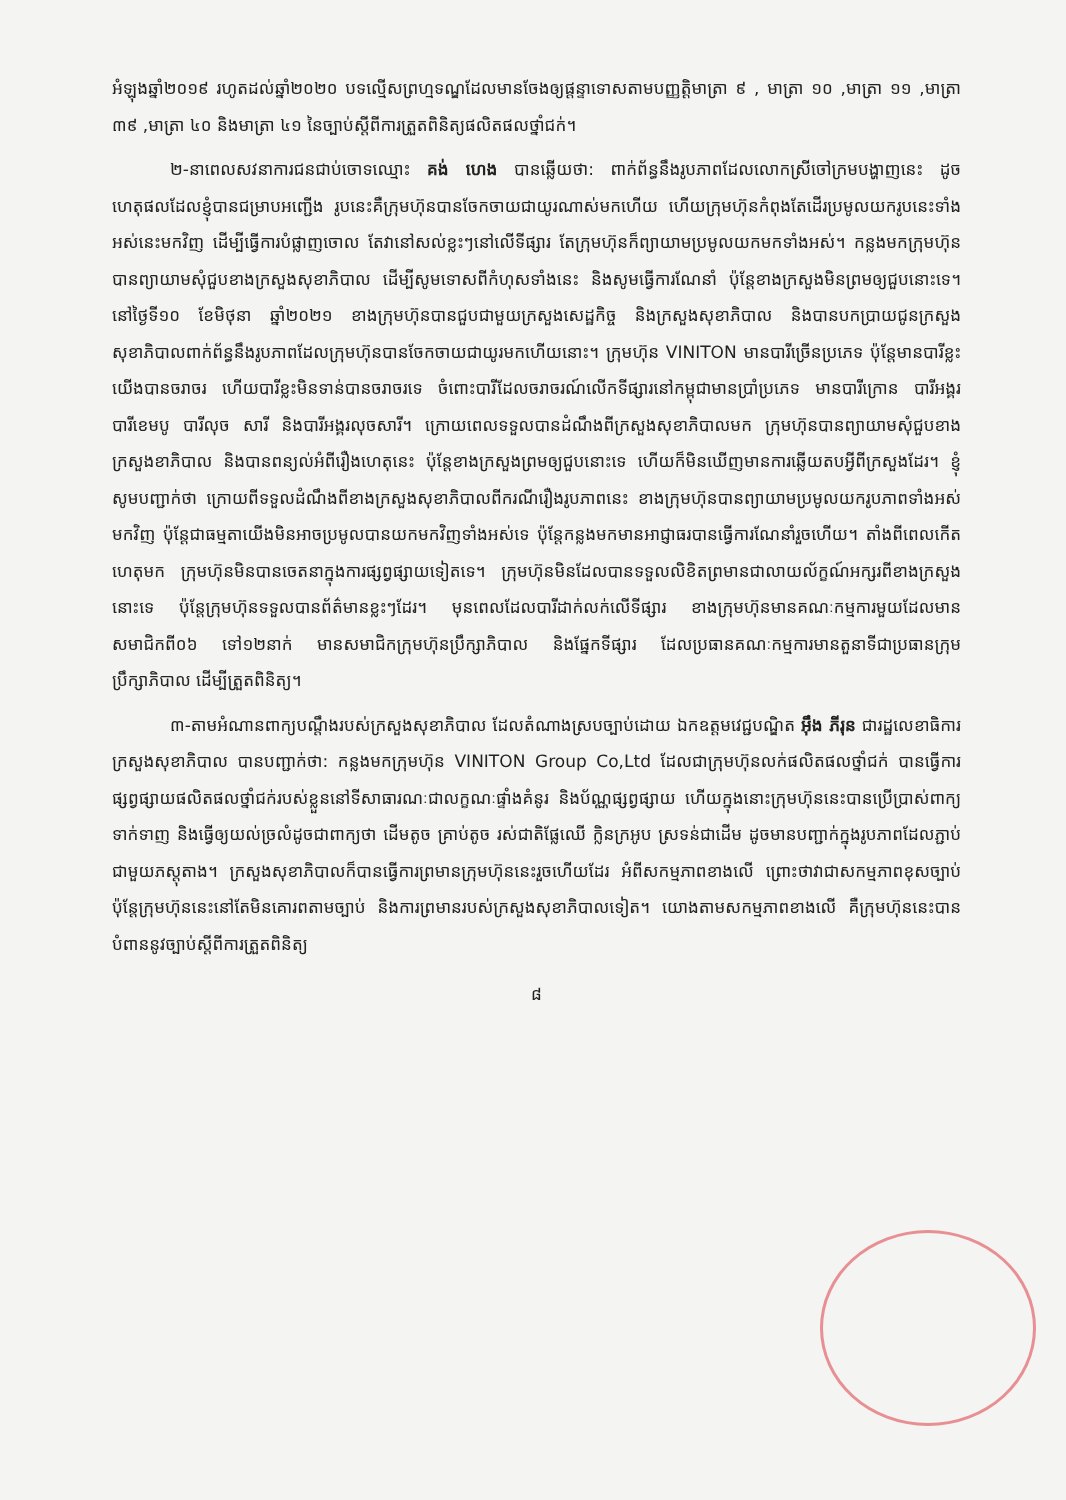អំឡុងឆ្នាំ២០១៩ រហូតដល់ឆ្នាំ២០២០ បទល្មើសព្រហ្មទណ្ឌដែលមានចែងឲ្យផ្តន្ទាទោសតាមបញ្ញត្តិមាត្រា ៩ , មាត្រា ១០ ,មាត្រា ១១ ,មាត្រា ៣៩ ,មាត្រា ៤០ និងមាត្រា ៤១ នៃច្បាប់ស្តីពីការត្រួតពិនិត្យផលិតផលថ្នាំជក់។
២-នាពេលសវនាការជនជាប់ចោទឈ្មោះ គង់ ហេង បានឆ្លើយថា: ពាក់ព័ន្ធនឹងរូបភាពដែលលោកស្រីចៅក្រមបង្ហាញនេះ ដូចហេតុផលដែលខ្ញុំបានជម្រាបអញ្ជើង រូបនេះគឺក្រុមហ៊ុនបានចែកចាយជាយូរណាស់មកហើយ ហើយក្រុមហ៊ុនកំពុងតែដើរប្រមូលយករូបនេះទាំងអស់នេះមកវិញ ដើម្បីធ្វើការបំផ្លាញចោល តែវានៅសល់ខ្លះៗនៅលើទីផ្សារ តែក្រុមហ៊ុនក៏ព្យាយាមប្រមូលយកមកទាំងអស់។ កន្លងមកក្រុមហ៊ុនបានព្យាយាមសុំជួបខាងក្រសួងសុខាភិបាល ដើម្បីសូមទោសពីកំហុសទាំងនេះ និងសូមធ្វើការណែនាំ ប៉ុន្តែខាងក្រសួងមិនព្រមឲ្យជួបនោះទេ។ នៅថ្ងៃទី១០ ខែមិថុនា ឆ្នាំ២០២១ ខាងក្រុមហ៊ុនបានជួបជាមួយក្រសួងសេដ្ឋកិច្ច និងក្រសួងសុខាភិបាល និងបានបកប្រាយជូនក្រសួងសុខាភិបាលពាក់ព័ន្ធនឹងរូបភាពដែលក្រុមហ៊ុនបានចែកចាយជាយូរមកហើយនោះ។ ក្រុមហ៊ុន VINITON មានបារីច្រើនប្រភេទ ប៉ុន្តែមានបារីខ្លះយើងបានចរាចរ ហើយបារីខ្លះមិនទាន់បានចរាចរទេ ចំពោះបារីដែលចរាចរណ៍លើកទីផ្សារនៅកម្ពុជាមានប្រាំប្រភេទ មានបារីក្រោន បារីអង្គរ បារីខេមបូ បារីលុច សារី និងបារីអង្គរលុចសារី។ ក្រោយពេលទទួលបានដំណឹងពីក្រសួងសុខាភិបាលមក ក្រុមហ៊ុនបានព្យាយាមសុំជួបខាងក្រសួងខាភិបាល និងបានពន្យល់អំពីរឿងហេតុនេះ ប៉ុន្តែខាងក្រសួងព្រមឲ្យជួបនោះទេ ហើយក៏មិនឃើញមានការឆ្លើយតបអ្វីពីក្រសួងដែរ។ ខ្ញុំសូមបញ្ជាក់ថា ក្រោយពីទទួលដំណឹងពីខាងក្រសួងសុខាភិបាលពីករណីរឿងរូបភាពនេះ ខាងក្រុមហ៊ុនបានព្យាយាមប្រមូលយករូបភាពទាំងអស់មកវិញ ប៉ុន្តែជាធម្មតាយើងមិនអាចប្រមូលបានយកមកវិញទាំងអស់ទេ ប៉ុន្តែកន្លងមកមានអាជ្ញាធរបានធ្វើការណែនាំរួចហើយ។ តាំងពីពេលកើតហេតុមក ក្រុមហ៊ុនមិនបានចេតនាក្នុងការផ្សព្វផ្សាយទៀតទេ។ ក្រុមហ៊ុនមិនដែលបានទទួលលិខិតព្រមានជាលាយល័ក្ខណ៍អក្សរពីខាងក្រសួងនោះទេ ប៉ុន្តែក្រុមហ៊ុនទទួលបានព័ត៌មានខ្លះៗដែរ។ មុនពេលដែលបារីដាក់លក់លើទីផ្សារ ខាងក្រុមហ៊ុនមានគណៈកម្មការមួយដែលមានសមាជិកពី០៦ ទៅ១២នាក់ មានសមាជិកក្រុមហ៊ុនប្រឹក្សាភិបាល និងផ្នែកទីផ្សារ ដែលប្រធានគណៈកម្មការមានតួនាទីជាប្រធានក្រុមប្រឹក្សាភិបាល ដើម្បីត្រួតពិនិត្យ។
៣-តាមអំណានពាក្យបណ្តឹងរបស់ក្រសួងសុខាភិបាល ដែលតំណាងស្របច្បាប់ដោយ ឯកឧត្តមវេជ្ជបណ្ឌិត អ៊ឹង ភីរុន ជារដ្ឋលេខាធិការក្រសួងសុខាភិបាល បានបញ្ជាក់ថា: កន្លងមកក្រុមហ៊ុន VINITON Group Co,Ltd ដែលជាក្រុមហ៊ុនលក់ផលិតផលថ្នាំជក់ បានធ្វើការផ្សព្វផ្សាយផលិតផលថ្នាំជក់របស់ខ្លួននៅទីសាធារណៈជាលក្ខណៈផ្ទាំងគំនូរ និងប័ណ្ណផ្សព្វផ្សាយ ហើយក្នុងនោះក្រុមហ៊ុននេះបានប្រើប្រាស់ពាក្យទាក់ទាញ និងធ្វើឲ្យយល់ច្រលំដូចជាពាក្យថា ដើមតូច គ្រាប់តូច រស់ជាតិផ្លែឈើ ក្លិនក្រអូប ស្រទន់ជាដើម ដូចមានបញ្ជាក់ក្នុងរូបភាពដែលភ្ជាប់ជាមួយភស្តុតាង។ ក្រសួងសុខាភិបាលក៏បានធ្វើការព្រមានក្រុមហ៊ុននេះរួចហើយដែរ អំពីសកម្មភាពខាងលើ ព្រោះថាវាជាសកម្មភាពខុសច្បាប់ ប៉ុន្តែក្រុមហ៊ុននេះនៅតែមិនគោរពតាមច្បាប់ និងការព្រមានរបស់ក្រសួងសុខាភិបាលទៀត។ យោងតាមសកម្មភាពខាងលើ គឺក្រុមហ៊ុននេះបានបំពាននូវច្បាប់ស្តីពីការត្រួតពិនិត្យ
៨